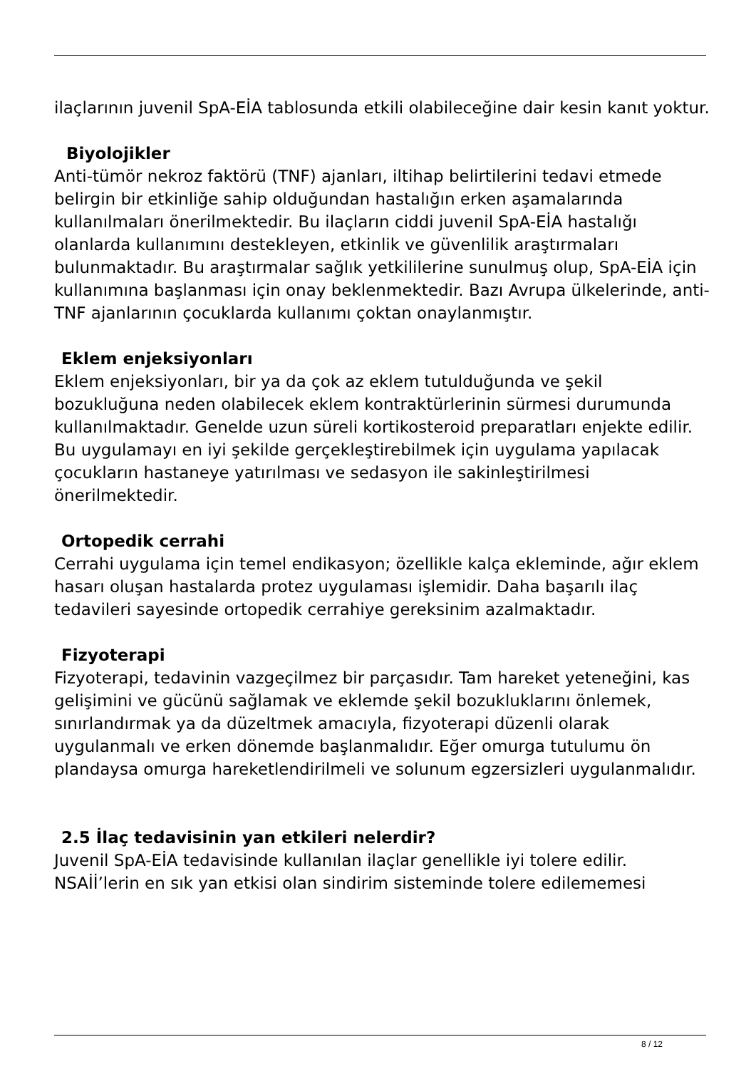ilaçlarının juvenil SpA-EİA tablosunda etkili olabileceğine dair kesin kanıt yoktur.
Biyolojikler
Anti-tümör nekroz faktörü (TNF) ajanları, iltihap belirtilerini tedavi etmede belirgin bir etkinliğe sahip olduğundan hastalığın erken aşamalarında kullanılmaları önerilmektedir. Bu ilaçların ciddi juvenil SpA-EİA hastalığı olanlarda kullanımını destekleyen, etkinlik ve güvenlilik araştırmaları bulunmaktadır. Bu araştırmalar sağlık yetkililerine sunulmuş olup, SpA-EİA için kullanımına başlanması için onay beklenmektedir. Bazı Avrupa ülkelerinde, anti-TNF ajanlarının çocuklarda kullanımı çoktan onaylanmıştır.
Eklem enjeksiyonları
Eklem enjeksiyonları, bir ya da çok az eklem tutulduğunda ve şekil bozukluğuna neden olabilecek eklem kontraktürlerinin sürmesi durumunda kullanılmaktadır. Genelde uzun süreli kortikosteroid preparatları enjekte edilir. Bu uygulamayı en iyi şekilde gerçekleştirebilmek için uygulama yapılacak çocukların hastaneye yatırılması ve sedasyon ile sakinleştirilmesi önerilmektedir.
Ortopedik cerrahi
Cerrahi uygulama için temel endikasyon; özellikle kalça ekleminde, ağır eklem hasarı oluşan hastalarda protez uygulaması işlemidir. Daha başarılı ilaç tedavileri sayesinde ortopedik cerrahiye gereksinim azalmaktadır.
Fizyoterapi
Fizyoterapi, tedavinin vazgeçilmez bir parçasıdır. Tam hareket yeteneğini, kas gelişimini ve gücünü sağlamak ve eklemde şekil bozukluklarını önlemek, sınırlandırmak ya da düzeltmek amacıyla, fizyoterapi düzenli olarak uygulanmalı ve erken dönemde başlanmalıdır. Eğer omurga tutulumu ön plandaysa omurga hareketlendirilmeli ve solunum egzersizleri uygulanmalıdır.
2.5 İlaç tedavisinin yan etkileri nelerdir?
Juvenil SpA-EİA tedavisinde kullanılan ilaçlar genellikle iyi tolere edilir. NSAİİ’lerin en sık yan etkisi olan sindirim sisteminde tolere edilememesi
8 / 12